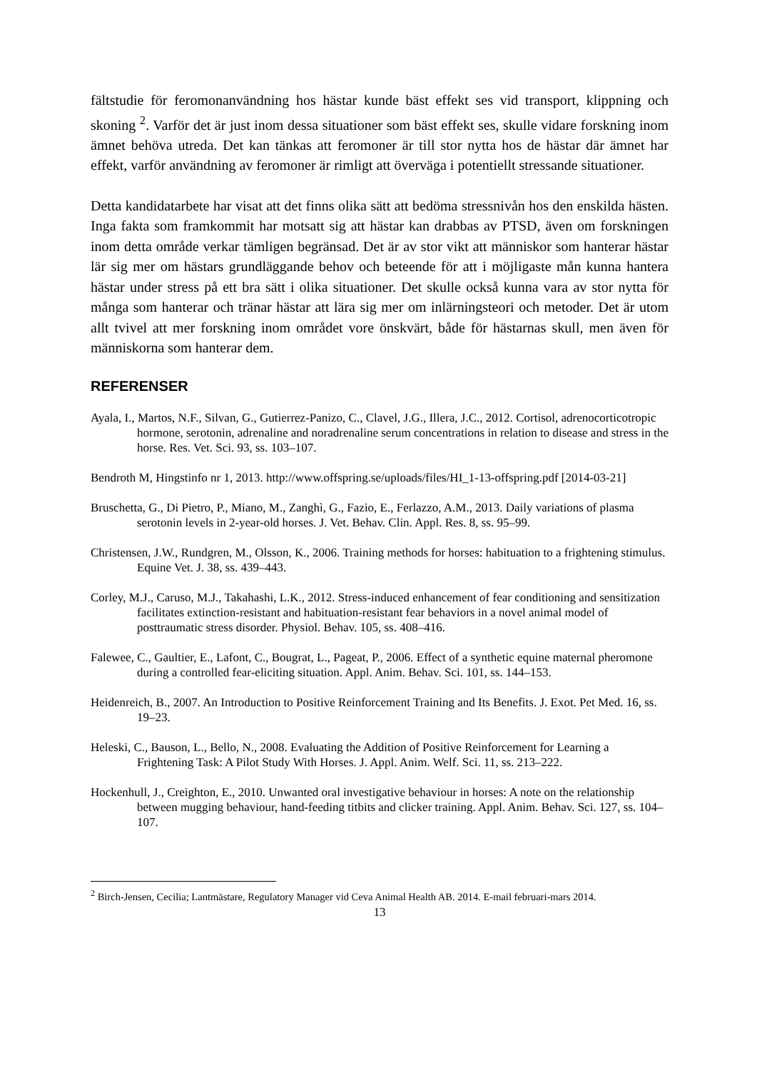fältstudie för feromonanvändning hos hästar kunde bäst effekt ses vid transport, klippning och skoning <sup>2</sup>. Varför det är just inom dessa situationer som bäst effekt ses, skulle vidare forskning inom ämnet behöva utreda. Det kan tänkas att feromoner är till stor nytta hos de hästar där ämnet har effekt, varför användning av feromoner är rimligt att överväga i potentiellt stressande situationer.
Detta kandidatarbete har visat att det finns olika sätt att bedöma stressnivån hos den enskilda hästen. Inga fakta som framkommit har motsatt sig att hästar kan drabbas av PTSD, även om forskningen inom detta område verkar tämligen begränsad. Det är av stor vikt att människor som hanterar hästar lär sig mer om hästars grundläggande behov och beteende för att i möjligaste mån kunna hantera hästar under stress på ett bra sätt i olika situationer. Det skulle också kunna vara av stor nytta för många som hanterar och tränar hästar att lära sig mer om inlärningsteori och metoder. Det är utom allt tvivel att mer forskning inom området vore önskvärt, både för hästarnas skull, men även för människorna som hanterar dem.
REFERENSER
Ayala, I., Martos, N.F., Silvan, G., Gutierrez-Panizo, C., Clavel, J.G., Illera, J.C., 2012. Cortisol, adrenocorticotropic hormone, serotonin, adrenaline and noradrenaline serum concentrations in relation to disease and stress in the horse. Res. Vet. Sci. 93, ss. 103–107.
Bendroth M, Hingstinfo nr 1, 2013. http://www.offspring.se/uploads/files/HI_1-13-offspring.pdf [2014-03-21]
Bruschetta, G., Di Pietro, P., Miano, M., Zanghì, G., Fazio, E., Ferlazzo, A.M., 2013. Daily variations of plasma serotonin levels in 2-year-old horses. J. Vet. Behav. Clin. Appl. Res. 8, ss. 95–99.
Christensen, J.W., Rundgren, M., Olsson, K., 2006. Training methods for horses: habituation to a frightening stimulus. Equine Vet. J. 38, ss. 439–443.
Corley, M.J., Caruso, M.J., Takahashi, L.K., 2012. Stress-induced enhancement of fear conditioning and sensitization facilitates extinction-resistant and habituation-resistant fear behaviors in a novel animal model of posttraumatic stress disorder. Physiol. Behav. 105, ss. 408–416.
Falewee, C., Gaultier, E., Lafont, C., Bougrat, L., Pageat, P., 2006. Effect of a synthetic equine maternal pheromone during a controlled fear-eliciting situation. Appl. Anim. Behav. Sci. 101, ss. 144–153.
Heidenreich, B., 2007. An Introduction to Positive Reinforcement Training and Its Benefits. J. Exot. Pet Med. 16, ss. 19–23.
Heleski, C., Bauson, L., Bello, N., 2008. Evaluating the Addition of Positive Reinforcement for Learning a Frightening Task: A Pilot Study With Horses. J. Appl. Anim. Welf. Sci. 11, ss. 213–222.
Hockenhull, J., Creighton, E., 2010. Unwanted oral investigative behaviour in horses: A note on the relationship between mugging behaviour, hand-feeding titbits and clicker training. Appl. Anim. Behav. Sci. 127, ss. 104–107.
<sup>2</sup> Birch-Jensen, Cecilia; Lantmästare, Regulatory Manager vid Ceva Animal Health AB. 2014. E-mail februari-mars 2014.
13